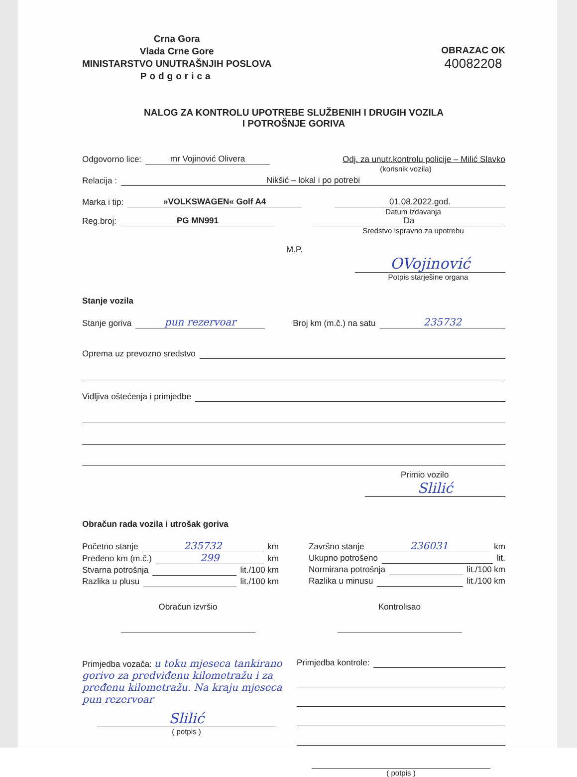Crna Gora
Vlada Crne Gore
MINISTARSTVO UNUTRAŠNJIH POSLOVA
Podgorica
OBRAZAC OK
40082208
NALOG ZA KONTROLU UPOTREBE SLUŽBENIH I DRUGIH VOZILA
I POTROŠNJE GORIVA
Odgovorno lice: mr Vojinović Olivera Odj. za unutr.kontrolu policije – Milić Slavko
(korisnik vozila)
Relacija : Nikšić – lokal i po potrebi
Marka i tip: »VOLKSWAGEN« Golf A4 01.08.2022.god.
Datum izdavanja
Reg.broj: PG MN991 Da
Sredstvo ispravno za upotrebu
M.P.
OVojinović
Potpis starješine organa
Stanje vozila
Stanje goriva pun rezervoar Broj km (m.č.) na satu 235732
Oprema uz prevozno sredstvo
Vidljiva oštećenja i primjedbe
Primio vozilo
Slilić
Obračun rada vozila i utrošak goriva
Početno stanje 235732 km
Pređeno km (m.č.) 299 km
Stvarna potrošnja lit./100 km
Razlika u plusu lit./100 km
Završno stanje 236031 km
Ukupno potrošeno lit.
Normirana potrošnja lit./100 km
Razlika u minusu lit./100 km
Obračun izvršio Kontrolisao
Primjedba vozača: u toku mjeseca tankirano gorivo za predviđenu kilometražu i za pređenu kilometražu. Na kraju mjeseca pun rezervoar
Slilić
( potpis )
Primjedba kontrole:
( potpis )